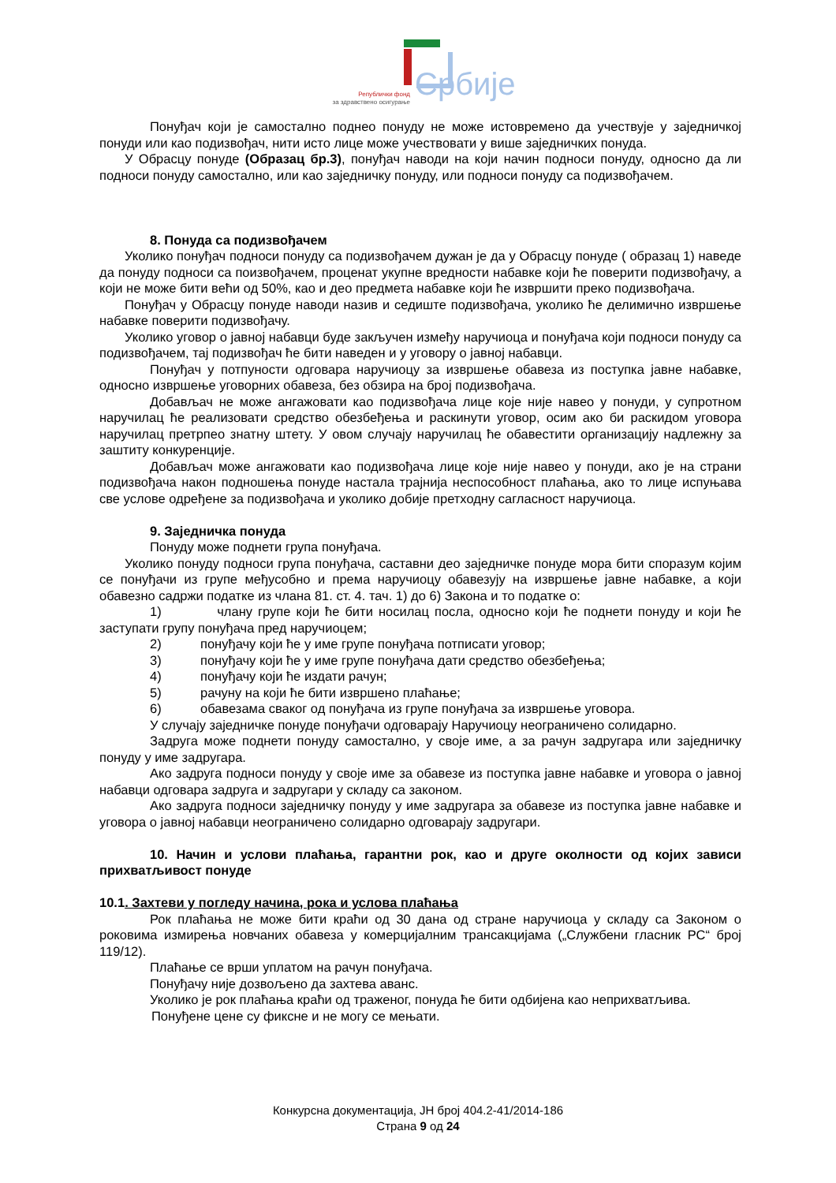Републички фонд
за здравствено осигурање Србије
Понуђач који је самостално поднео понуду не може истовремено да учествује у заједничкој понуди или као подизвођач, нити исто лице може учествовати у више заједничких понуда.
У Обрасцу понуде (Образац бр.3), понуђач наводи на који начин подноси понуду, односно да ли подноси понуду самостално, или као заједничку понуду, или подноси понуду са подизвођачем.
8. Понуда са подизвођачем
Уколико понуђач подноси понуду са подизвођачем дужан је да у Обрасцу понуде ( образац 1) наведе да понуду подноси са поизвођачем, проценат укупне вредности набавке који ће поверити подизвођачу, а који не може бити већи од 50%, као и део предмета набавке који ће извршити преко подизвођача.
Понуђач у Обрасцу понуде наводи назив и седиште подизвођача, уколико ће делимично извршење набавке поверити подизвођачу.
Уколико уговор о јавној набавци буде закључен између наручиоца и понуђача који подноси понуду са подизвођачем, тај подизвођач ће бити наведен и у уговору о јавној набавци.
Понуђач у потпуности одговара наручиоцу за извршење обавеза из поступка јавне набавке, односно извршење уговорних обавеза, без обзира на број подизвођача.
Добављач не може ангажовати као подизвођача лице које није навео у понуди, у супротном наручилац ће реализовати средство обезбеђења и раскинути уговор, осим ако би раскидом уговора наручилац претрпео знатну штету. У овом случају наручилац ће обавестити организацију надлежну за заштиту конкуренције.
Добављач може ангажовати као подизвођача лице које није навео у понуди, ако је на страни подизвођача након подношења понуде настала трајнија неспособност плаћања, ако то лице испуњава све услове одређене за подизвођача и уколико добије претходну сагласност наручиоца.
9. Заједничка понуда
Понуду може поднети група понуђача.
Уколико понуду подноси група понуђача, саставни део заједничке понуде мора бити споразум којим се понуђачи из групе међусобно и према наручиоцу обавезују на извршење јавне набавке, а који обавезно садржи податке из члана 81. ст. 4. тач. 1) до 6) Закона и то податке о:
1) члану групе који ће бити носилац посла, односно који ће поднети понуду и који ће заступати групу понуђача пред наручиоцем;
2) понуђачу који ће у име групе понуђача потписати уговор;
3) понуђачу који ће у име групе понуђача дати средство обезбеђења;
4) понуђачу који ће издати рачун;
5) рачуну на који ће бити извршено плаћање;
6) обавезама сваког од понуђача из групе понуђача за извршење уговора.
У случају заједничке понуде понуђачи одговарају Наручиоцу неограничено солидарно.
Задруга може поднети понуду самостално, у своје име, а за рачун задругара или заједничку понуду у име задругара.
Ако задруга подноси понуду у своје име за обавезе из поступка јавне набавке и уговора о јавној набавци одговара задруга и задругари у складу са законом.
Ако задруга подноси заједничку понуду у име задругара за обавезе из поступка јавне набавке и уговора о јавној набавци неограничено солидарно одговарају задругари.
10. Начин и услови плаћања, гарантни рок, као и друге околности од којих зависи прихватљивост понуде
10.1. Захтеви у погледу начина, рока и услова плаћања
Рок плаћања не може бити краћи од 30 дана од стране наручиоца у складу са Законом о роковима измирења новчаних обавеза у комерцијалним трансакцијама („Службени гласник РС“ број 119/12).
Плаћање се врши уплатом на рачун понуђача.
Понуђачу није дозвољено да захтева аванс.
Уколико је рок плаћања краћи од траженог, понуда ће бити одбијена као неприхватљива.
Понуђене цене су фиксне и не могу се мењати.
Конкурсна документација, ЈН број 404.2-41/2014-186
Страна 9 од 24